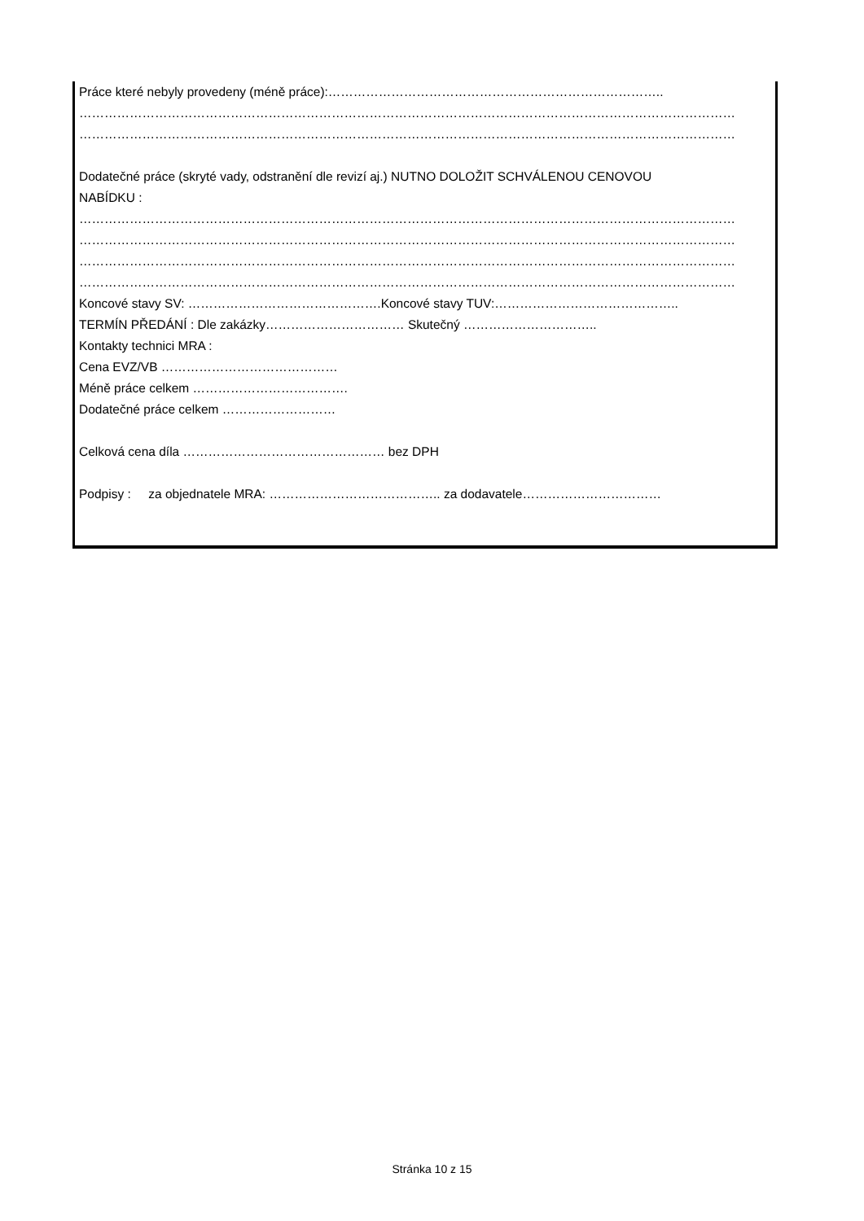Práce které nebyly provedeny (méně práce):……………………………………………………………………..
…………………………………………………………………………………………………………………………………………
…………………………………………………………………………………………………………………………………………
Dodatečné práce (skryté vady, odstranění dle revizí aj.) NUTNO DOLOŽIT SCHVÁLENOU CENOVOU
NABÍDKU :
…………………………………………………………………………………………………………………………………………
…………………………………………………………………………………………………………………………………………
…………………………………………………………………………………………………………………………………………
…………………………………………………………………………………………………………………………………………
Koncové stavy SV: ……………………………………….Koncové stavy TUV:……………………………………..
TERMÍN PŘEDÁNÍ : Dle zakázky…………………………… Skutečný …………………………..
Kontakty technici MRA :
Cena EVZ/VB ……………………………………
Méně práce celkem ……………………………….
Dodatečné práce celkem ………………………
Celková cena díla ………………………………………… bez DPH
Podpisy : za objednatele MRA: ………………………………….. za dodavatele……………………………
Stránka 10 z 15